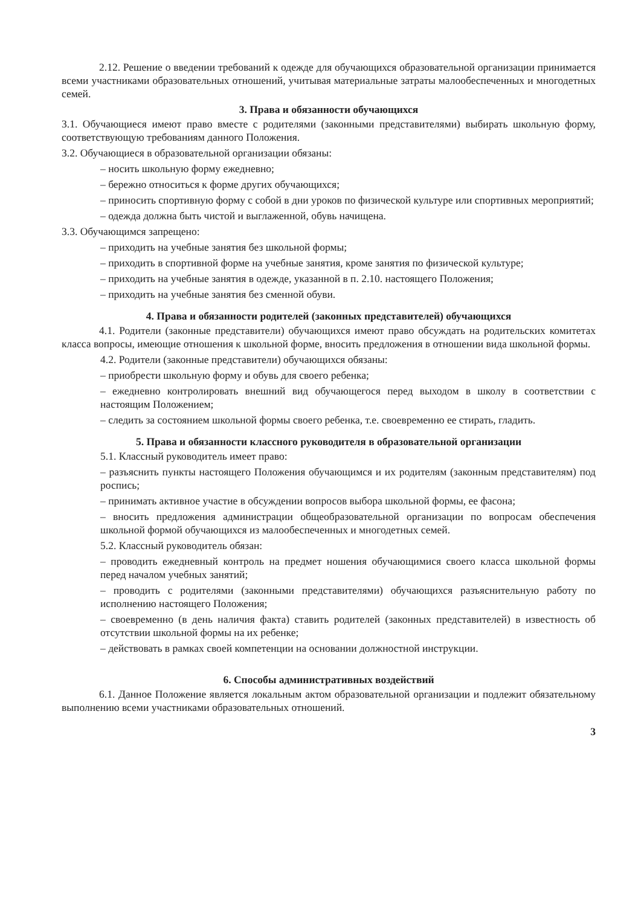2.12. Решение о введении требований к одежде для обучающихся образовательной организации принимается всеми участниками образовательных отношений, учитывая материальные затраты малообеспеченных и многодетных семей.
3. Права и обязанности обучающихся
3.1. Обучающиеся имеют право вместе с родителями (законными представителями) выбирать школьную форму, соответствующую требованиям данного Положения.
3.2. Обучающиеся в образовательной организации обязаны:
– носить школьную форму ежедневно;
– бережно относиться к форме других обучающихся;
– приносить спортивную форму с собой в дни уроков по физической культуре или спортивных мероприятий;
– одежда должна быть чистой и выглаженной, обувь начищена.
3.3. Обучающимся запрещено:
– приходить на учебные занятия без школьной формы;
– приходить в спортивной форме на учебные занятия, кроме занятия по физической культуре;
– приходить на учебные занятия в одежде, указанной в п. 2.10. настоящего Положения;
– приходить на учебные занятия без сменной обуви.
4. Права и обязанности родителей (законных представителей) обучающихся
4.1. Родители (законные представители) обучающихся имеют право обсуждать на родительских комитетах класса вопросы, имеющие отношения к школьной форме, вносить предложения в отношении вида школьной формы.
4.2. Родители (законные представители) обучающихся обязаны:
– приобрести школьную форму и обувь для своего ребенка;
– ежедневно контролировать внешний вид обучающегося перед выходом в школу в соответствии с настоящим Положением;
– следить за состоянием школьной формы своего ребенка, т.е. своевременно ее стирать, гладить.
5. Права и обязанности классного руководителя в образовательной организации
5.1. Классный руководитель имеет право:
– разъяснить пункты настоящего Положения обучающимся и их родителям (законным представителям) под роспись;
– принимать активное участие в обсуждении вопросов выбора школьной формы, ее фасона;
– вносить предложения администрации общеобразовательной организации по вопросам обеспечения школьной формой обучающихся из малообеспеченных и многодетных семей.
5.2. Классный руководитель обязан:
– проводить ежедневный контроль на предмет ношения обучающимися своего класса школьной формы перед началом учебных занятий;
– проводить с родителями (законными представителями) обучающихся разъяснительную работу по исполнению настоящего Положения;
– своевременно (в день наличия факта) ставить родителей (законных представителей) в известность об отсутствии школьной формы на их ребенке;
– действовать в рамках своей компетенции на основании должностной инструкции.
6. Способы административных воздействий
6.1. Данное Положение является локальным актом образовательной организации и подлежит обязательному выполнению всеми участниками образовательных отношений.
3